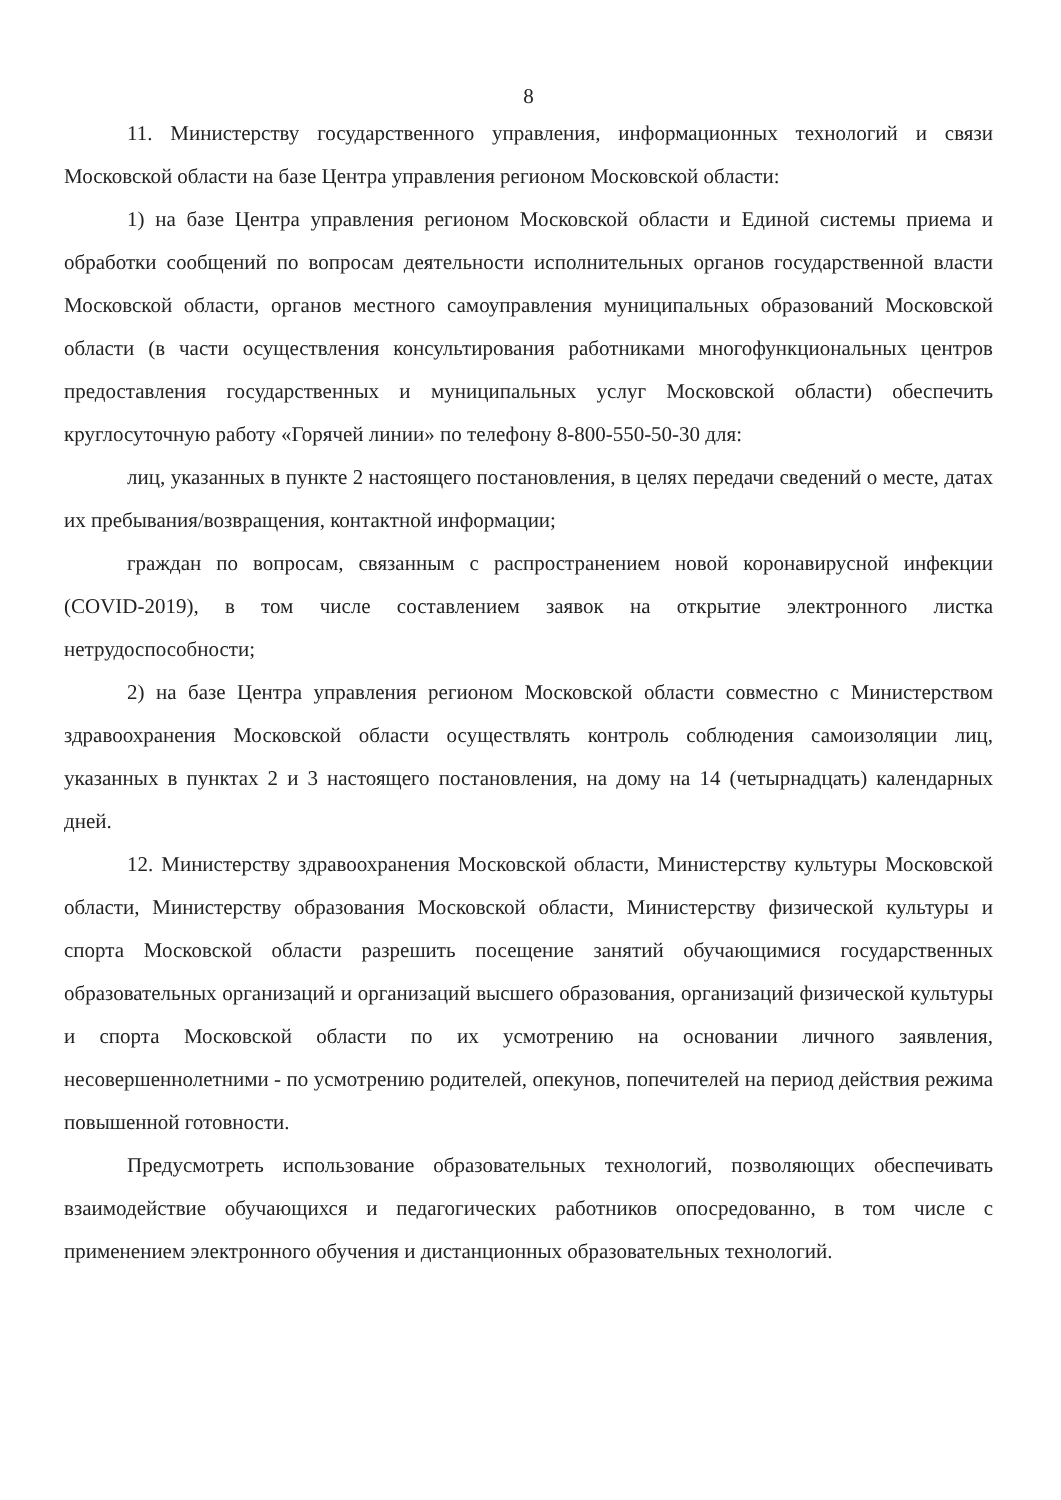8
11. Министерству государственного управления, информационных технологий и связи Московской области на базе Центра управления регионом Московской области:
1) на базе Центра управления регионом Московской области и Единой системы приема и обработки сообщений по вопросам деятельности исполнительных органов государственной власти Московской области, органов местного самоуправления муниципальных образований Московской области (в части осуществления консультирования работниками многофункциональных центров предоставления государственных и муниципальных услуг Московской области) обеспечить круглосуточную работу «Горячей линии» по телефону 8-800-550-50-30 для:
лиц, указанных в пункте 2 настоящего постановления, в целях передачи сведений о месте, датах их пребывания/возвращения, контактной информации;
граждан по вопросам, связанным с распространением новой коронавирусной инфекции (COVID-2019), в том числе составлением заявок на открытие электронного листка нетрудоспособности;
2) на базе Центра управления регионом Московской области совместно с Министерством здравоохранения Московской области осуществлять контроль соблюдения самоизоляции лиц, указанных в пунктах 2 и 3 настоящего постановления, на дому на 14 (четырнадцать) календарных дней.
12. Министерству здравоохранения Московской области, Министерству культуры Московской области, Министерству образования Московской области, Министерству физической культуры и спорта Московской области разрешить посещение занятий обучающимися государственных образовательных организаций и организаций высшего образования, организаций физической культуры и спорта Московской области по их усмотрению на основании личного заявления, несовершеннолетними - по усмотрению родителей, опекунов, попечителей на период действия режима повышенной готовности.
Предусмотреть использование образовательных технологий, позволяющих обеспечивать взаимодействие обучающихся и педагогических работников опосредованно, в том числе с применением электронного обучения и дистанционных образовательных технологий.